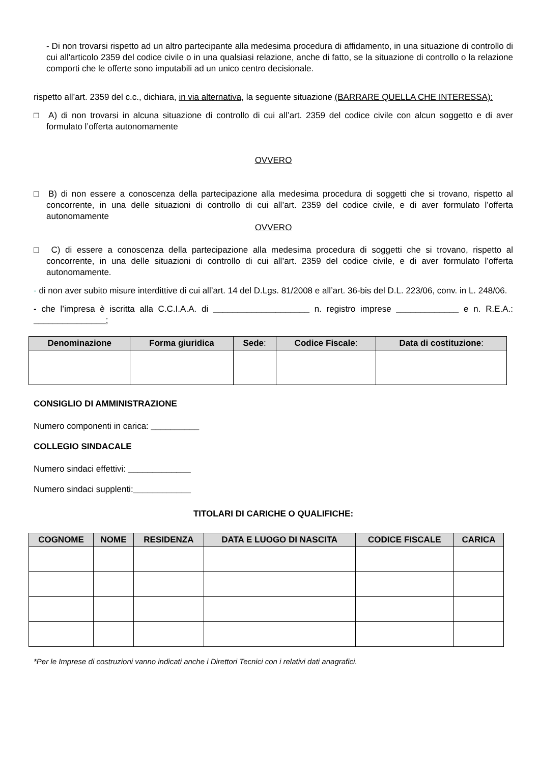- Di non trovarsi rispetto ad un altro partecipante alla medesima procedura di affidamento, in una situazione di controllo di cui all'articolo 2359 del codice civile o in una qualsiasi relazione, anche di fatto, se la situazione di controllo o la relazione comporti che le offerte sono imputabili ad un unico centro decisionale.
rispetto all’art. 2359 del c.c., dichiara, in via alternativa, la seguente situazione (BARRARE QUELLA CHE INTERESSA):
□ A) di non trovarsi in alcuna situazione di controllo di cui all’art. 2359 del codice civile con alcun soggetto e di aver formulato l’offerta autonomamente
OVVERO
□ B) di non essere a conoscenza della partecipazione alla medesima procedura di soggetti che si trovano, rispetto al concorrente, in una delle situazioni di controllo di cui all’art. 2359 del codice civile, e di aver formulato l’offerta autonomamente
OVVERO
□ C) di essere a conoscenza della partecipazione alla medesima procedura di soggetti che si trovano, rispetto al concorrente, in una delle situazioni di controllo di cui all’art. 2359 del codice civile, e di aver formulato l’offerta autonomamente.
- di non aver subito misure interdittive di cui all’art. 14 del D.Lgs. 81/2008 e all’art. 36-bis del D.L. 223/06, conv. in L. 248/06.
- che l’impresa è iscritta alla C.C.I.A.A. di ____________________ n. registro imprese _____________ e n. R.E.A.: _______________;
| Denominazione | Forma giuridica | Sede : | Codice Fiscale : | Data di costituzione : |
| --- | --- | --- | --- | --- |
CONSIGLIO DI AMMINISTRAZIONE
Numero componenti in carica: __________
COLLEGIO SINDACALE
Numero sindaci effettivi: _____________
Numero sindaci supplenti:____________
TITOLARI DI CARICHE O QUALIFICHE:
| COGNOME | NOME | RESIDENZA | DATA E LUOGO DI NASCITA | CODICE FISCALE | CARICA |
| --- | --- | --- | --- | --- | --- |
*Per le Imprese di costruzioni vanno indicati anche i Direttori Tecnici con i relativi dati anagrafici.